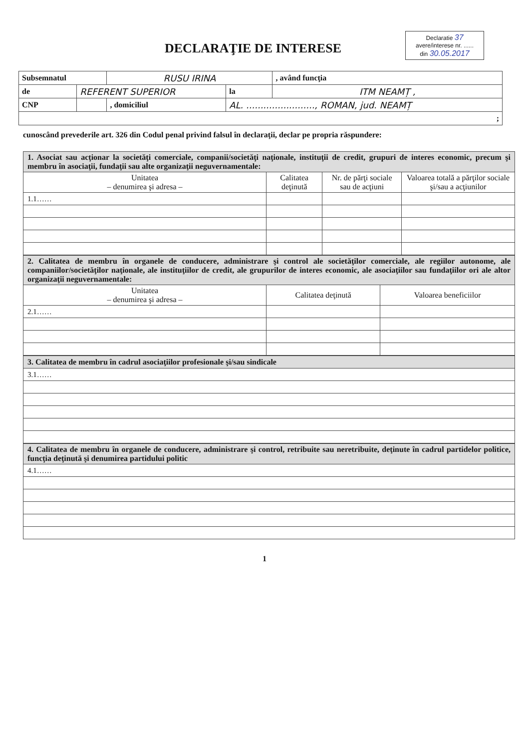DECLARAŢIE DE INTERESE
Declaratie 37
avere/interese nr. ......
din 30.05.2017
| Subsemnatul | | RUSU IRINA | | | , având funcţia |
| de | REFERENT SUPERIOR | | la | ITM NEAMȚ , | |
| CNP | | , domiciliul | AL. ........................, ROMAN, jud. NEAMȚ | | |
| ; | | | | | |
cunoscând prevederile art. 326 din Codul penal privind falsul în declaraţii, declar pe propria răspundere:
| 1. Asociat sau acţionar la societăţi comerciale, companii/societăţi naţionale, instituţii de credit, grupuri de interes economic, precum şi membru în asociaţii, fundaţii sau alte organizaţii neguvernamentale: | | | |
| Unitatea – denumirea şi adresa – | Calitatea deţinută | Nr. de părţi sociale sau de acţiuni | Valoarea totală a părţilor sociale şi/sau a acţiunilor |
| 1.1…… | | | |
| 2. Calitatea de membru în organele de conducere, administrare şi control ale societăţilor comerciale, ale regiilor autonome, ale companiilor/societăţilor naţionale, ale instituţiilor de credit, ale grupurilor de interes economic, ale asociaţiilor sau fundaţiilor ori ale altor organizaţii neguvernamentale: | | |
| Unitatea – denumirea şi adresa – | Calitatea deţinută | Valoarea beneficiilor |
| 2.1…… | | |
| 3. Calitatea de membru în cadrul asociaţiilor profesionale şi/sau sindicale |
| 3.1…… |
| 4. Calitatea de membru în organele de conducere, administrare şi control, retribuite sau neretribuite, deţinute în cadrul partidelor politice, funcţia deţinută şi denumirea partidului politic |
| 4.1…… |
1